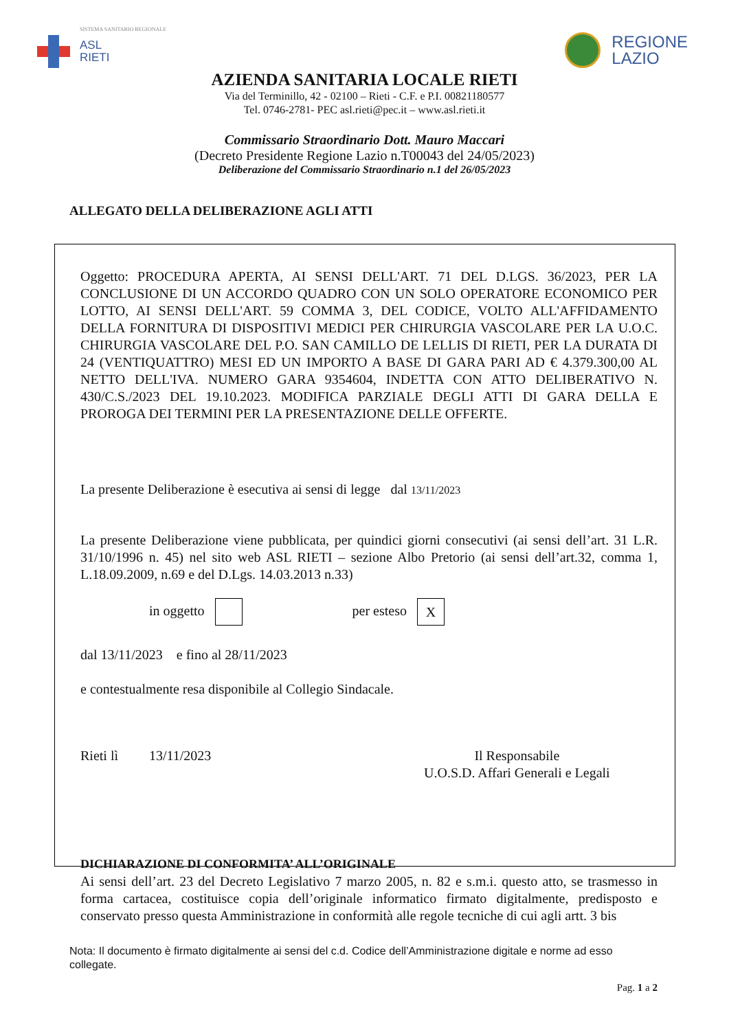SISTEMA SANITARIO REGIONALE
ASL
RIETI
REGIONE
LAZIO
AZIENDA SANITARIA LOCALE RIETI
Via del Terminillo, 42 - 02100 – Rieti - C.F. e P.I. 00821180577
Tel. 0746-2781- PEC asl.rieti@pec.it – www.asl.rieti.it
Commissario Straordinario Dott. Mauro Maccari
(Decreto Presidente Regione Lazio n.T00043 del 24/05/2023)
Deliberazione del Commissario Straordinario n.1 del 26/05/2023
ALLEGATO DELLA DELIBERAZIONE AGLI ATTI
Oggetto: PROCEDURA APERTA, AI SENSI DELL'ART. 71 DEL D.LGS. 36/2023, PER LA CONCLUSIONE DI UN ACCORDO QUADRO CON UN SOLO OPERATORE ECONOMICO PER LOTTO, AI SENSI DELL'ART. 59 COMMA 3, DEL CODICE, VOLTO ALL'AFFIDAMENTO DELLA FORNITURA DI DISPOSITIVI MEDICI PER CHIRURGIA VASCOLARE PER LA U.O.C. CHIRURGIA VASCOLARE DEL P.O. SAN CAMILLO DE LELLIS DI RIETI, PER LA DURATA DI 24 (VENTIQUATTRO) MESI ED UN IMPORTO A BASE DI GARA PARI AD € 4.379.300,00 AL NETTO DELL'IVA. NUMERO GARA 9354604, INDETTA CON ATTO DELIBERATIVO N. 430/C.S./2023 DEL 19.10.2023. MODIFICA PARZIALE DEGLI ATTI DI GARA DELLA E PROROGA DEI TERMINI PER LA PRESENTAZIONE DELLE OFFERTE.
La presente Deliberazione è esecutiva ai sensi di legge dal 13/11/2023
La presente Deliberazione viene pubblicata, per quindici giorni consecutivi (ai sensi dell’art. 31 L.R. 31/10/1996 n. 45) nel sito web ASL RIETI – sezione Albo Pretorio (ai sensi dell’art.32, comma 1, L.18.09.2009, n.69 e del D.Lgs. 14.03.2013 n.33)
in oggetto per esteso X
dal 13/11/2023 e fino al 28/11/2023
e contestualmente resa disponibile al Collegio Sindacale.
Rieti lì 13/11/2023 Il Responsabile
U.O.S.D. Affari Generali e Legali
DICHIARAZIONE DI CONFORMITA’ ALL’ORIGINALE
Ai sensi dell’art. 23 del Decreto Legislativo 7 marzo 2005, n. 82 e s.m.i. questo atto, se trasmesso in forma cartacea, costituisce copia dell’originale informatico firmato digitalmente, predisposto e conservato presso questa Amministrazione in conformità alle regole tecniche di cui agli artt. 3 bis
Nota: Il documento è firmato digitalmente ai sensi del c.d. Codice dell’Amministrazione digitale e norme ad esso collegate.
Pag. 1 a 2